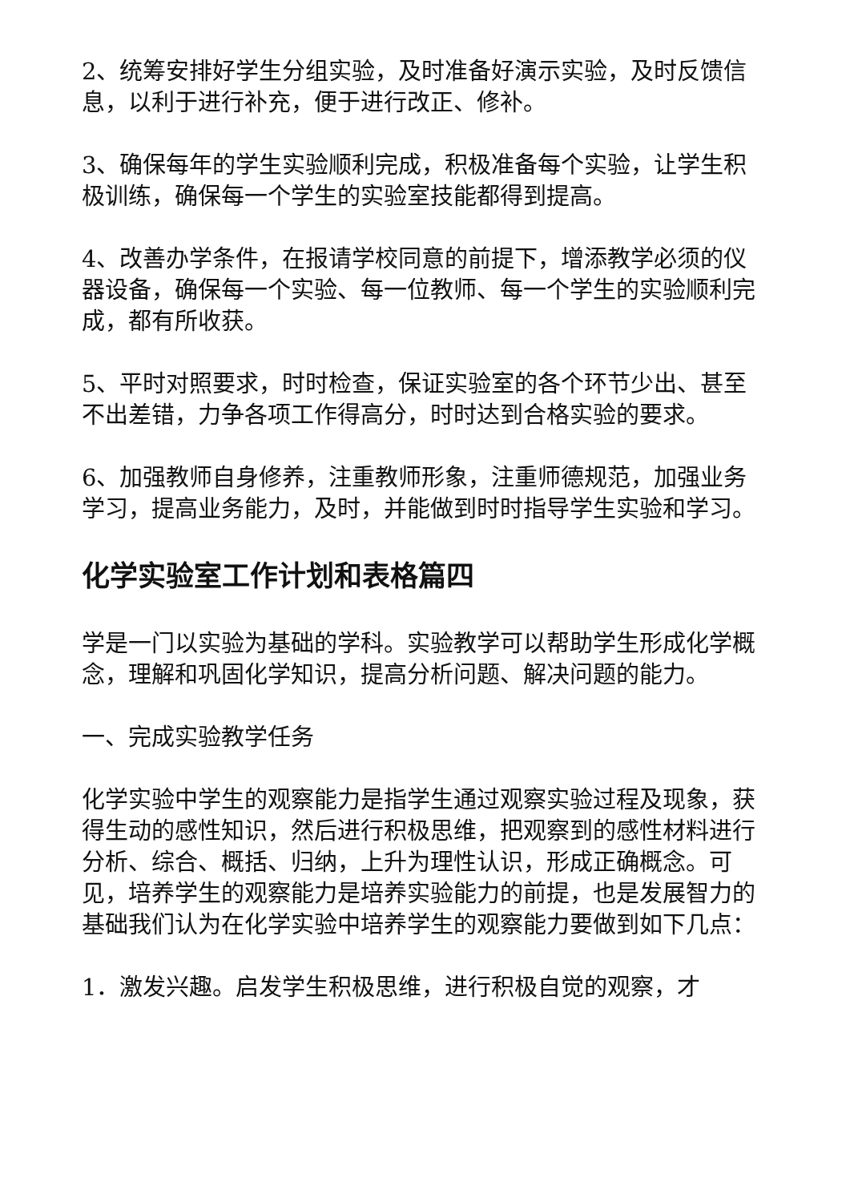2、统筹安排好学生分组实验，及时准备好演示实验，及时反馈信息，以利于进行补充，便于进行改正、修补。
3、确保每年的学生实验顺利完成，积极准备每个实验，让学生积极训练，确保每一个学生的实验室技能都得到提高。
4、改善办学条件，在报请学校同意的前提下，增添教学必须的仪器设备，确保每一个实验、每一位教师、每一个学生的实验顺利完成，都有所收获。
5、平时对照要求，时时检查，保证实验室的各个环节少出、甚至不出差错，力争各项工作得高分，时时达到合格实验的要求。
6、加强教师自身修养，注重教师形象，注重师德规范，加强业务学习，提高业务能力，及时，并能做到时时指导学生实验和学习。
化学实验室工作计划和表格篇四
学是一门以实验为基础的学科。实验教学可以帮助学生形成化学概念，理解和巩固化学知识，提高分析问题、解决问题的能力。
一、完成实验教学任务
化学实验中学生的观察能力是指学生通过观察实验过程及现象，获得生动的感性知识，然后进行积极思维，把观察到的感性材料进行分析、综合、概括、归纳，上升为理性认识，形成正确概念。可见，培养学生的观察能力是培养实验能力的前提，也是发展智力的基础我们认为在化学实验中培养学生的观察能力要做到如下几点：
1．激发兴趣。启发学生积极思维，进行积极自觉的观察，才